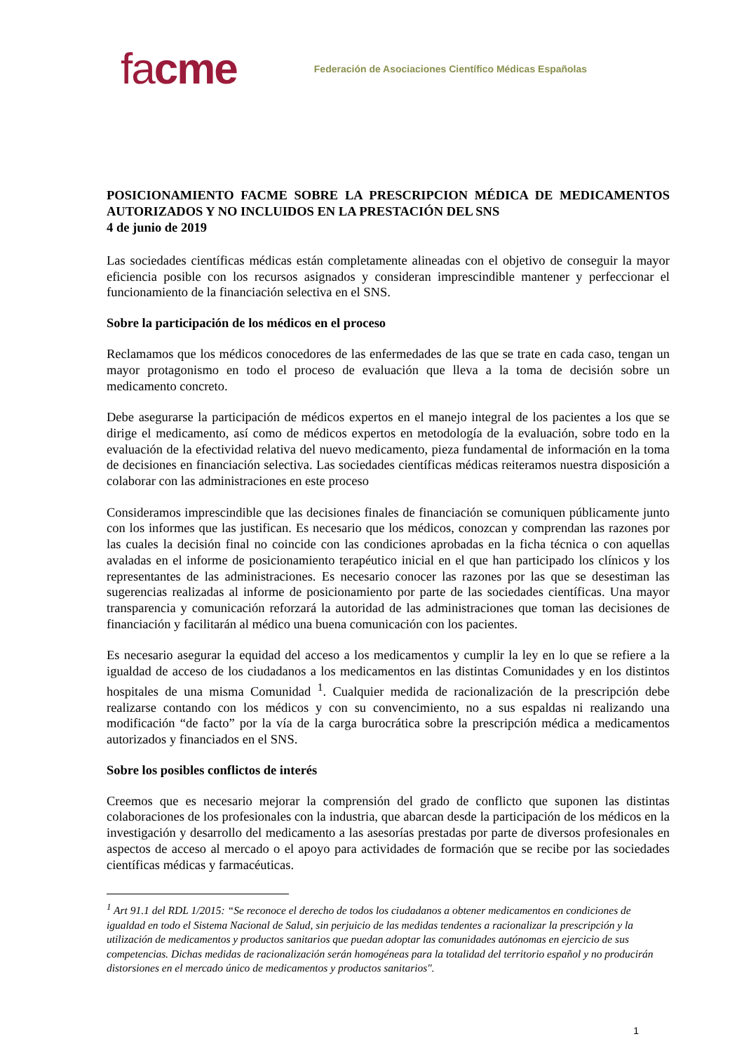facme Federación de Asociaciones Científico Médicas Españolas
POSICIONAMIENTO FACME SOBRE LA PRESCRIPCION MÉDICA DE MEDICAMENTOS AUTORIZADOS Y NO INCLUIDOS EN LA PRESTACIÓN DEL SNS
4 de junio de 2019
Las sociedades científicas médicas están completamente alineadas con el objetivo de conseguir la mayor eficiencia posible con los recursos asignados y consideran imprescindible mantener y perfeccionar el funcionamiento de la financiación selectiva en el SNS.
Sobre la participación de los médicos en el proceso
Reclamamos que los médicos conocedores de las enfermedades de las que se trate en cada caso, tengan un mayor protagonismo en todo el proceso de evaluación que lleva a la toma de decisión sobre un medicamento concreto.
Debe asegurarse la participación de médicos expertos en el manejo integral de los pacientes a los que se dirige el medicamento, así como de médicos expertos en metodología de la evaluación, sobre todo en la evaluación de la efectividad relativa del nuevo medicamento, pieza fundamental de información en la toma de decisiones en financiación selectiva. Las sociedades científicas médicas reiteramos nuestra disposición a colaborar con las administraciones en este proceso
Consideramos imprescindible que las decisiones finales de financiación se comuniquen públicamente junto con los informes que las justifican. Es necesario que los médicos, conozcan y comprendan las razones por las cuales la decisión final no coincide con las condiciones aprobadas en la ficha técnica o con aquellas avaladas en el informe de posicionamiento terapéutico inicial en el que han participado los clínicos y los representantes de las administraciones. Es necesario conocer las razones por las que se desestiman las sugerencias realizadas al informe de posicionamiento por parte de las sociedades científicas. Una mayor transparencia y comunicación reforzará la autoridad de las administraciones que toman las decisiones de financiación y facilitarán al médico una buena comunicación con los pacientes.
Es necesario asegurar la equidad del acceso a los medicamentos y cumplir la ley en lo que se refiere a la igualdad de acceso de los ciudadanos a los medicamentos en las distintas Comunidades y en los distintos hospitales de una misma Comunidad <sup>1</sup>. Cualquier medida de racionalización de la prescripción debe realizarse contando con los médicos y con su convencimiento, no a sus espaldas ni realizando una modificación “de facto” por la vía de la carga burocrática sobre la prescripción médica a medicamentos autorizados y financiados en el SNS.
Sobre los posibles conflictos de interés
Creemos que es necesario mejorar la comprensión del grado de conflicto que suponen las distintas colaboraciones de los profesionales con la industria, que abarcan desde la participación de los médicos en la investigación y desarrollo del medicamento a las asesorías prestadas por parte de diversos profesionales en aspectos de acceso al mercado o el apoyo para actividades de formación que se recibe por las sociedades científicas médicas y farmacéuticas.
<sup>1</sup> Art 91.1 del RDL 1/2015: “Se reconoce el derecho de todos los ciudadanos a obtener medicamentos en condiciones de igualdad en todo el Sistema Nacional de Salud, sin perjuicio de las medidas tendentes a racionalizar la prescripción y la utilización de medicamentos y productos sanitarios que puedan adoptar las comunidades autónomas en ejercicio de sus competencias. Dichas medidas de racionalización serán homogéneas para la totalidad del territorio español y no producirán distorsiones en el mercado único de medicamentos y productos sanitarios".
1